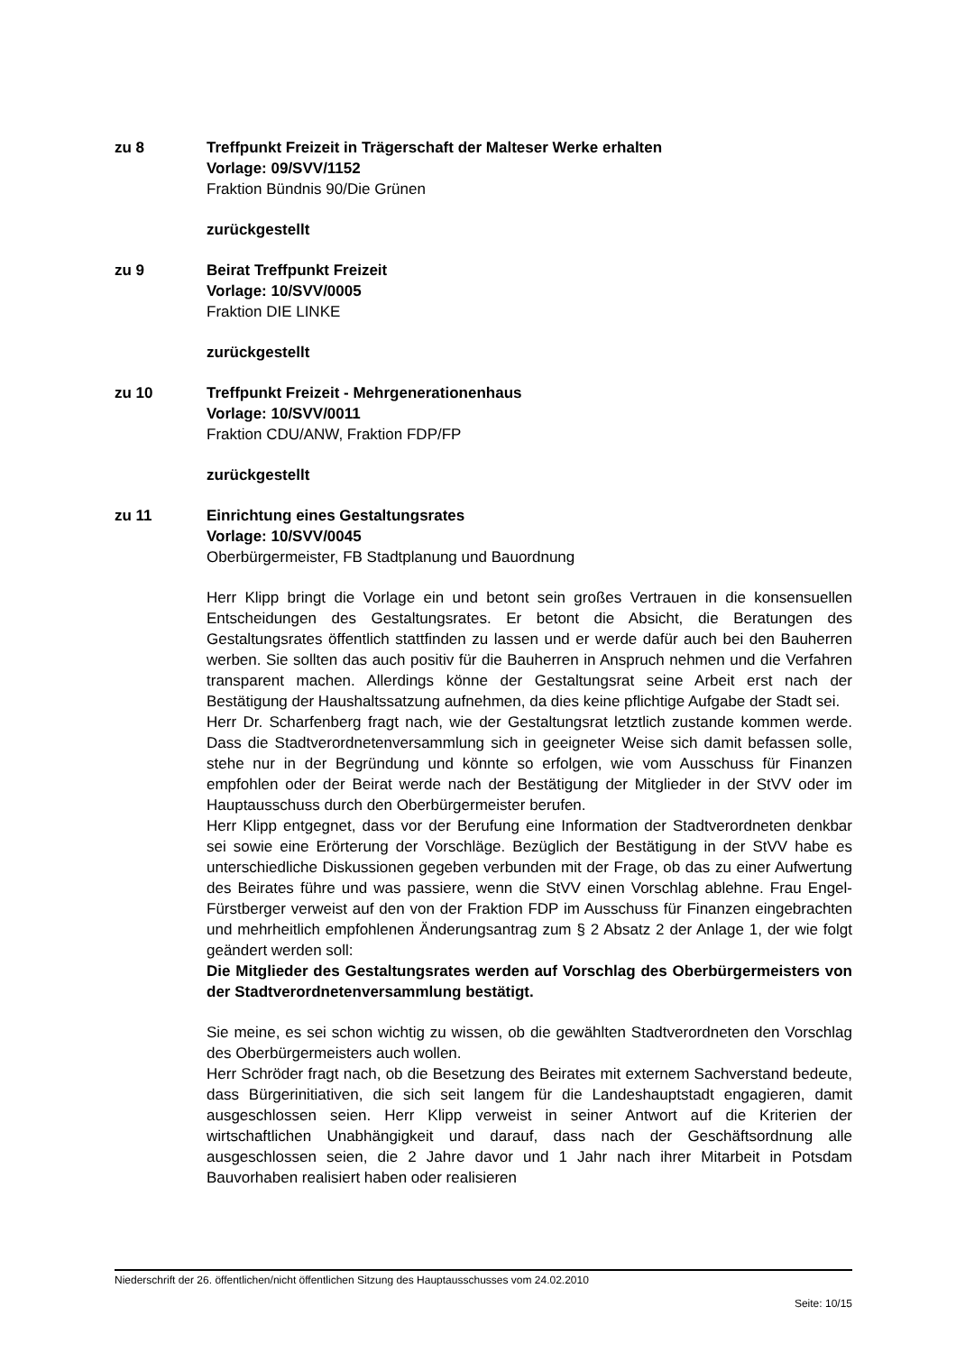zu 8 Treffpunkt Freizeit in Trägerschaft der Malteser Werke erhalten
Vorlage: 09/SVV/1152
Fraktion Bündnis 90/Die Grünen
zurückgestellt
zu 9 Beirat Treffpunkt Freizeit
Vorlage: 10/SVV/0005
Fraktion DIE LINKE
zurückgestellt
zu 10 Treffpunkt Freizeit - Mehrgenerationenhaus
Vorlage: 10/SVV/0011
Fraktion CDU/ANW, Fraktion FDP/FP
zurückgestellt
zu 11 Einrichtung eines Gestaltungsrates
Vorlage: 10/SVV/0045
Oberbürgermeister, FB Stadtplanung und Bauordnung
Herr Klipp bringt die Vorlage ein und betont sein großes Vertrauen in die konsensuellen Entscheidungen des Gestaltungsrates. Er betont die Absicht, die Beratungen des Gestaltungsrates öffentlich stattfinden zu lassen und er werde dafür auch bei den Bauherren werben. Sie sollten das auch positiv für die Bauherren in Anspruch nehmen und die Verfahren transparent machen. Allerdings könne der Gestaltungsrat seine Arbeit erst nach der Bestätigung der Haushaltssatzung aufnehmen, da dies keine pflichtige Aufgabe der Stadt sei.
Herr Dr. Scharfenberg fragt nach, wie der Gestaltungsrat letztlich zustande kommen werde. Dass die Stadtverordnetenversammlung sich in geeigneter Weise sich damit befassen solle, stehe nur in der Begründung und könnte so erfolgen, wie vom Ausschuss für Finanzen empfohlen oder der Beirat werde nach der Bestätigung der Mitglieder in der StVV oder im Hauptausschuss durch den Oberbürgermeister berufen.
Herr Klipp entgegnet, dass vor der Berufung eine Information der Stadtverordneten denkbar sei sowie eine Erörterung der Vorschläge. Bezüglich der Bestätigung in der StVV habe es unterschiedliche Diskussionen gegeben verbunden mit der Frage, ob das zu einer Aufwertung des Beirates führe und was passiere, wenn die StVV einen Vorschlag ablehne. Frau Engel-Fürstberger verweist auf den von der Fraktion FDP im Ausschuss für Finanzen eingebrachten und mehrheitlich empfohlenen Änderungsantrag zum § 2 Absatz 2 der Anlage 1, der wie folgt geändert werden soll:
Die Mitglieder des Gestaltungsrates werden auf Vorschlag des Oberbürgermeisters von der Stadtverordnetenversammlung bestätigt.
Sie meine, es sei schon wichtig zu wissen, ob die gewählten Stadtverordneten den Vorschlag des Oberbürgermeisters auch wollen.
Herr Schröder fragt nach, ob die Besetzung des Beirates mit externem Sachverstand bedeute, dass Bürgerinitiativen, die sich seit langem für die Landeshauptstadt engagieren, damit ausgeschlossen seien. Herr Klipp verweist in seiner Antwort auf die Kriterien der wirtschaftlichen Unabhängigkeit und darauf, dass nach der Geschäftsordnung alle ausgeschlossen seien, die 2 Jahre davor und 1 Jahr nach ihrer Mitarbeit in Potsdam Bauvorhaben realisiert haben oder realisieren
Niederschrift der 26. öffentlichen/nicht öffentlichen Sitzung des Hauptausschusses vom 24.02.2010
Seite: 10/15